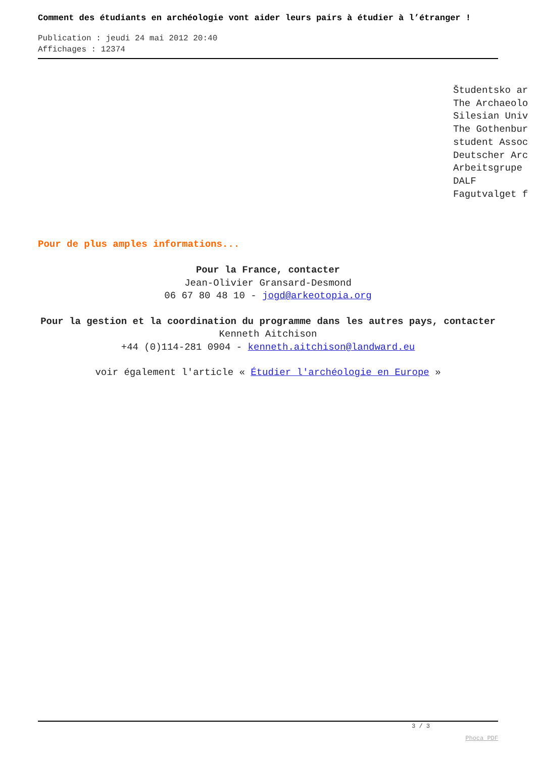Comment des étudiants en archéologie vont aider leurs pairs à étudier à l’étranger !
Publication : jeudi 24 mai 2012 20:40
Affichages : 12374
Študentsko ar
The Archaeolo
Silesian Univ
The Gothenbur
student Assoc
Deutscher Arc
Arbeitsgrupe
DALF
Fagutvalget f
Pour de plus amples informations...
Pour la France, contacter
Jean-Olivier Gransard-Desmond
06 67 80 48 10 - jogd@arkeotopia.org
Pour la gestion et la coordination du programme dans les autres pays, contacter
Kenneth Aitchison
+44 (0)114-281 0904 - kenneth.aitchison@landward.eu
voir également l'article « Étudier l'archéologie en Europe »
3 / 3
Phoca PDF